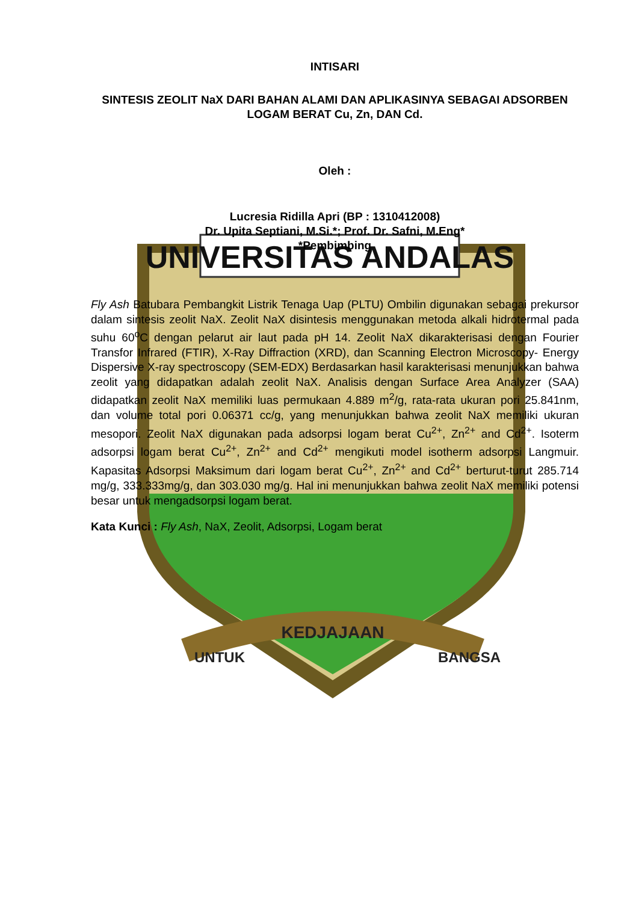UNIVERSITAS ANDALAS
KEDJAJAAN
UNTUK
BANGSA
INTISARI
SINTESIS ZEOLIT NaX DARI BAHAN ALAMI DAN APLIKASINYA SEBAGAI ADSORBEN LOGAM BERAT Cu, Zn, DAN Cd.
Oleh :
Lucresia Ridilla Apri (BP : 1310412008)
Dr. Upita Septiani, M.Si.*; Prof. Dr. Safni, M.Eng*
*Pembimbing
Fly Ash Batubara Pembangkit Listrik Tenaga Uap (PLTU) Ombilin digunakan sebagai prekursor dalam sintesis zeolit NaX. Zeolit NaX disintesis menggunakan metoda alkali hidrotermal pada suhu 60<sup>o</sup>C dengan pelarut air laut pada pH 14. Zeolit NaX dikarakterisasi dengan Fourier Transfor Infrared (FTIR), X-Ray Diffraction (XRD), dan Scanning Electron Microscopy- Energy Dispersive X-ray spectroscopy (SEM-EDX) Berdasarkan hasil karakterisasi menunjukkan bahwa zeolit yang didapatkan adalah zeolit NaX. Analisis dengan Surface Area Analyzer (SAA) didapatkan zeolit NaX memiliki luas permukaan 4.889 m<sup>2</sup>/g, rata-rata ukuran pori 25.841nm, dan volume total pori 0.06371 cc/g, yang menunjukkan bahwa zeolit NaX memiliki ukuran mesopori. Zeolit NaX digunakan pada adsorpsi logam berat Cu<sup>2+</sup>, Zn<sup>2+</sup> and Cd<sup>2+</sup>. Isoterm adsorpsi logam berat Cu<sup>2+</sup>, Zn<sup>2+</sup> and Cd<sup>2+</sup> mengikuti model isotherm adsorpsi Langmuir. Kapasitas Adsorpsi Maksimum dari logam berat Cu<sup>2+</sup>, Zn<sup>2+</sup> and Cd<sup>2+</sup> berturut-turut 285.714 mg/g, 333.333mg/g, dan 303.030 mg/g. Hal ini menunjukkan bahwa zeolit NaX memiliki potensi besar untuk mengadsorpsi logam berat.
Kata Kunci : Fly Ash, NaX, Zeolit, Adsorpsi, Logam berat